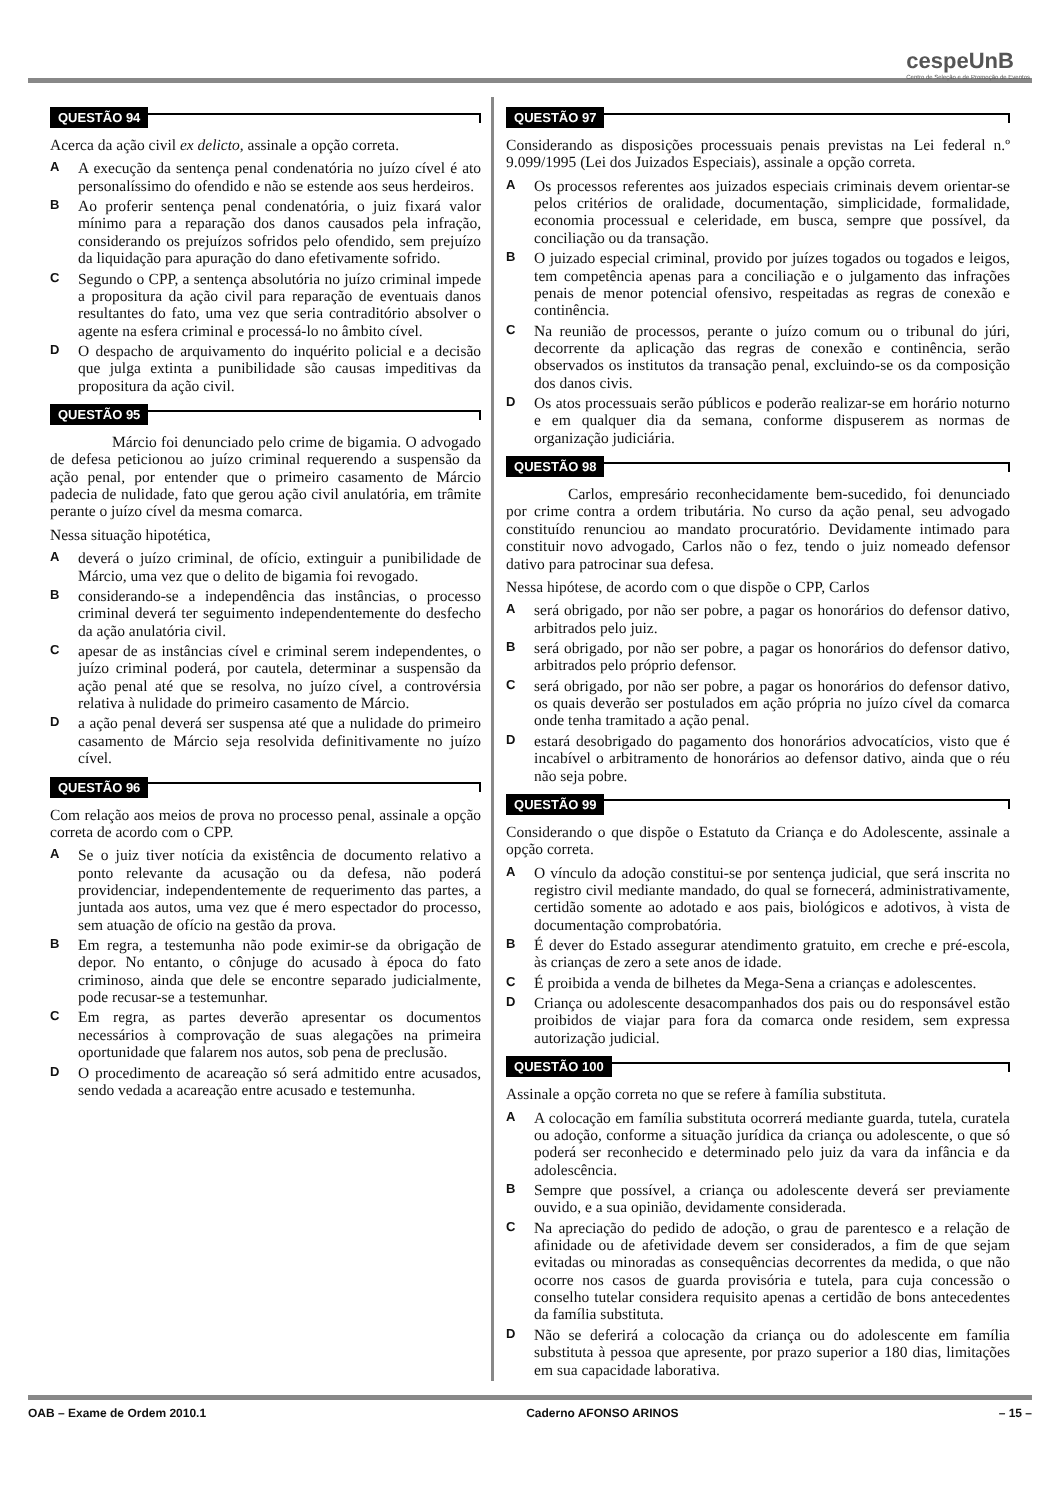cespeUnB
Centro de Seleção e de Promoção de Eventos
QUESTÃO 94
Acerca da ação civil ex delicto, assinale a opção correta.
A
A execução da sentença penal condenatória no juízo cível é ato personalíssimo do ofendido e não se estende aos seus herdeiros.
B
Ao proferir sentença penal condenatória, o juiz fixará valor mínimo para a reparação dos danos causados pela infração, considerando os prejuízos sofridos pelo ofendido, sem prejuízo da liquidação para apuração do dano efetivamente sofrido.
C
Segundo o CPP, a sentença absolutória no juízo criminal impede a propositura da ação civil para reparação de eventuais danos resultantes do fato, uma vez que seria contraditório absolver o agente na esfera criminal e processá-lo no âmbito cível.
D
O despacho de arquivamento do inquérito policial e a decisão que julga extinta a punibilidade são causas impeditivas da propositura da ação civil.
QUESTÃO 95
    Márcio foi denunciado pelo crime de bigamia. O advogado de defesa peticionou ao juízo criminal requerendo a suspensão da ação penal, por entender que o primeiro casamento de Márcio padecia de nulidade, fato que gerou ação civil anulatória, em trâmite perante o juízo cível da mesma comarca.
Nessa situação hipotética,
A
deverá o juízo criminal, de ofício, extinguir a punibilidade de Márcio, uma vez que o delito de bigamia foi revogado.
B
considerando-se a independência das instâncias, o processo criminal deverá ter seguimento independentemente do desfecho da ação anulatória civil.
C
apesar de as instâncias cível e criminal serem independentes, o juízo criminal poderá, por cautela, determinar a suspensão da ação penal até que se resolva, no juízo cível, a controvérsia relativa à nulidade do primeiro casamento de Márcio.
D
a ação penal deverá ser suspensa até que a nulidade do primeiro casamento de Márcio seja resolvida definitivamente no juízo cível.
QUESTÃO 96
Com relação aos meios de prova no processo penal, assinale a opção correta de acordo com o CPP.
A
Se o juiz tiver notícia da existência de documento relativo a ponto relevante da acusação ou da defesa, não poderá providenciar, independentemente de requerimento das partes, a juntada aos autos, uma vez que é mero espectador do processo, sem atuação de ofício na gestão da prova.
B
Em regra, a testemunha não pode eximir-se da obrigação de depor. No entanto, o cônjuge do acusado à época do fato criminoso, ainda que dele se encontre separado judicialmente, pode recusar-se a testemunhar.
C
Em regra, as partes deverão apresentar os documentos necessários à comprovação de suas alegações na primeira oportunidade que falarem nos autos, sob pena de preclusão.
D
O procedimento de acareação só será admitido entre acusados, sendo vedada a acareação entre acusado e testemunha.
QUESTÃO 97
Considerando as disposições processuais penais previstas na Lei federal n.º 9.099/1995 (Lei dos Juizados Especiais), assinale a opção correta.
A
Os processos referentes aos juizados especiais criminais devem orientar-se pelos critérios de oralidade, documentação, simplicidade, formalidade, economia processual e celeridade, em busca, sempre que possível, da conciliação ou da transação.
B
O juizado especial criminal, provido por juízes togados ou togados e leigos, tem competência apenas para a conciliação e o julgamento das infrações penais de menor potencial ofensivo, respeitadas as regras de conexão e continência.
C
Na reunião de processos, perante o juízo comum ou o tribunal do júri, decorrente da aplicação das regras de conexão e continência, serão observados os institutos da transação penal, excluindo-se os da composição dos danos civis.
D
Os atos processuais serão públicos e poderão realizar-se em horário noturno e em qualquer dia da semana, conforme dispuserem as normas de organização judiciária.
QUESTÃO 98
    Carlos, empresário reconhecidamente bem-sucedido, foi denunciado por crime contra a ordem tributária. No curso da ação penal, seu advogado constituído renunciou ao mandato procuratório. Devidamente intimado para constituir novo advogado, Carlos não o fez, tendo o juiz nomeado defensor dativo para patrocinar sua defesa.
Nessa hipótese, de acordo com o que dispõe o CPP, Carlos
A
será obrigado, por não ser pobre, a pagar os honorários do defensor dativo, arbitrados pelo juiz.
B
será obrigado, por não ser pobre, a pagar os honorários do defensor dativo, arbitrados pelo próprio defensor.
C
será obrigado, por não ser pobre, a pagar os honorários do defensor dativo, os quais deverão ser postulados em ação própria no juízo cível da comarca onde tenha tramitado a ação penal.
D
estará desobrigado do pagamento dos honorários advocatícios, visto que é incabível o arbitramento de honorários ao defensor dativo, ainda que o réu não seja pobre.
QUESTÃO 99
Considerando o que dispõe o Estatuto da Criança e do Adolescente, assinale a opção correta.
A
O vínculo da adoção constitui-se por sentença judicial, que será inscrita no registro civil mediante mandado, do qual se fornecerá, administrativamente, certidão somente ao adotado e aos pais, biológicos e adotivos, à vista de documentação comprobatória.
B
É dever do Estado assegurar atendimento gratuito, em creche e pré-escola, às crianças de zero a sete anos de idade.
C
É proibida a venda de bilhetes da Mega-Sena a crianças e adolescentes.
D
Criança ou adolescente desacompanhados dos pais ou do responsável estão proibidos de viajar para fora da comarca onde residem, sem expressa autorização judicial.
QUESTÃO 100
Assinale a opção correta no que se refere à família substituta.
A
A colocação em família substituta ocorrerá mediante guarda, tutela, curatela ou adoção, conforme a situação jurídica da criança ou adolescente, o que só poderá ser reconhecido e determinado pelo juiz da vara da infância e da adolescência.
B
Sempre que possível, a criança ou adolescente deverá ser previamente ouvido, e a sua opinião, devidamente considerada.
C
Na apreciação do pedido de adoção, o grau de parentesco e a relação de afinidade ou de afetividade devem ser considerados, a fim de que sejam evitadas ou minoradas as consequências decorrentes da medida, o que não ocorre nos casos de guarda provisória e tutela, para cuja concessão o conselho tutelar considera requisito apenas a certidão de bons antecedentes da família substituta.
D
Não se deferirá a colocação da criança ou do adolescente em família substituta à pessoa que apresente, por prazo superior a 180 dias, limitações em sua capacidade laborativa.
OAB – Exame de Ordem 2010.1 Caderno AFONSO ARINOS – 15 –